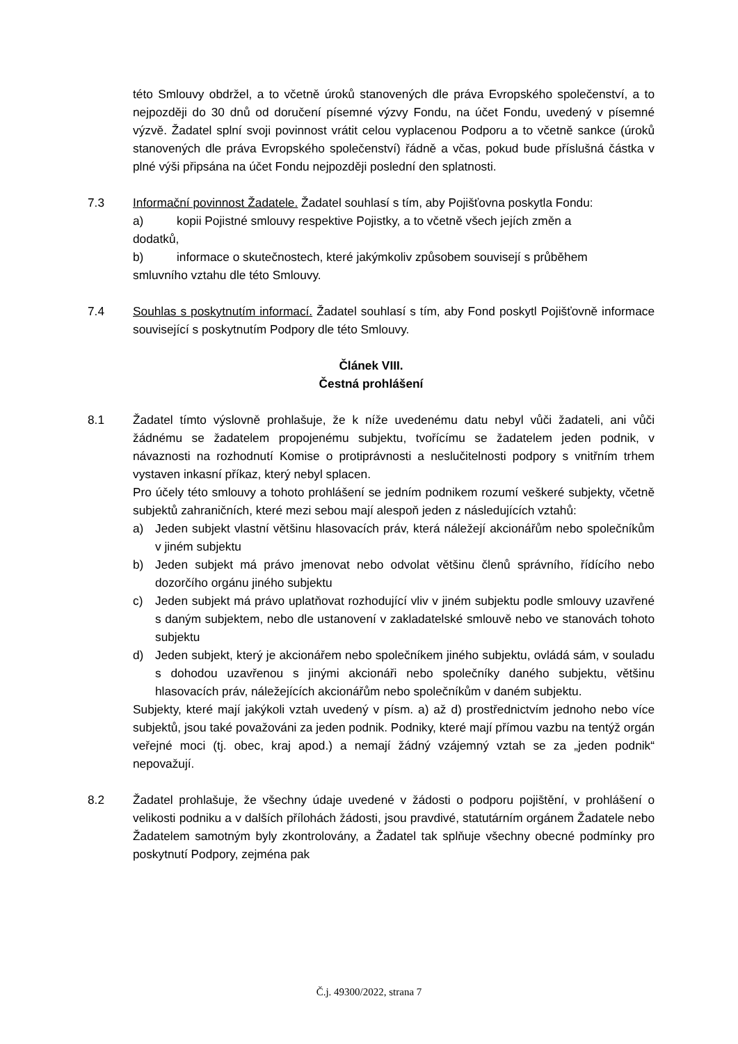této Smlouvy obdržel, a to včetně úroků stanovených dle práva Evropského společenství, a to nejpozději do 30 dnů od doručení písemné výzvy Fondu, na účet Fondu, uvedený v písemné výzvě. Žadatel splní svoji povinnost vrátit celou vyplacenou Podporu a to včetně sankce (úroků stanovených dle práva Evropského společenství) řádně a včas, pokud bude příslušná částka v plné výši připsána na účet Fondu nejpozději poslední den splatnosti.
7.3 Informační povinnost Žadatele. Žadatel souhlasí s tím, aby Pojišťovna poskytla Fondu:
a) kopii Pojistné smlouvy respektive Pojistky, a to včetně všech jejích změn a
dodatků,
b) informace o skutečnostech, které jakýmkoliv způsobem souvisejí s průběhem
smluvního vztahu dle této Smlouvy.
7.4 Souhlas s poskytnutím informací. Žadatel souhlasí s tím, aby Fond poskytl Pojišťovně informace související s poskytnutím Podpory dle této Smlouvy.
Článek VIII.
Čestná prohlášení
8.1 Žadatel tímto výslovně prohlašuje, že k níže uvedenému datu nebyl vůči žadateli, ani vůči žádnému se žadatelem propojenému subjektu, tvořícímu se žadatelem jeden podnik, v návaznosti na rozhodnutí Komise o protiprávnosti a neslučitelnosti podpory s vnitřním trhem vystaven inkasní příkaz, který nebyl splacen.
Pro účely této smlouvy a tohoto prohlášení se jedním podnikem rozumí veškeré subjekty, včetně subjektů zahraničních, které mezi sebou mají alespoň jeden z následujících vztahů:
a) Jeden subjekt vlastní většinu hlasovacích práv, která náležejí akcionářům nebo společníkům v jiném subjektu
b) Jeden subjekt má právo jmenovat nebo odvolat většinu členů správního, řídícího nebo dozorčího orgánu jiného subjektu
c) Jeden subjekt má právo uplatňovat rozhodující vliv v jiném subjektu podle smlouvy uzavřené s daným subjektem, nebo dle ustanovení v zakladatelské smlouvě nebo ve stanovách tohoto subjektu
d) Jeden subjekt, který je akcionářem nebo společníkem jiného subjektu, ovládá sám, v souladu s dohodou uzavřenou s jinými akcionáři nebo společníky daného subjektu, většinu hlasovacích práv, náležejících akcionářům nebo společníkům v daném subjektu.
Subjekty, které mají jakýkoli vztah uvedený v písm. a) až d) prostřednictvím jednoho nebo více subjektů, jsou také považováni za jeden podnik. Podniky, které mají přímou vazbu na tentýž orgán veřejné moci (tj. obec, kraj apod.) a nemají žádný vzájemný vztah se za „jeden podnik“ nepovažují.
8.2 Žadatel prohlašuje, že všechny údaje uvedené v žádosti o podporu pojištění, v prohlášení o velikosti podniku a v dalších přílohách žádosti, jsou pravdivé, statutárním orgánem Žadatele nebo Žadatelem samotným byly zkontrolovány, a Žadatel tak splňuje všechny obecné podmínky pro poskytnutí Podpory, zejména pak
Č.j. 49300/2022, strana 7